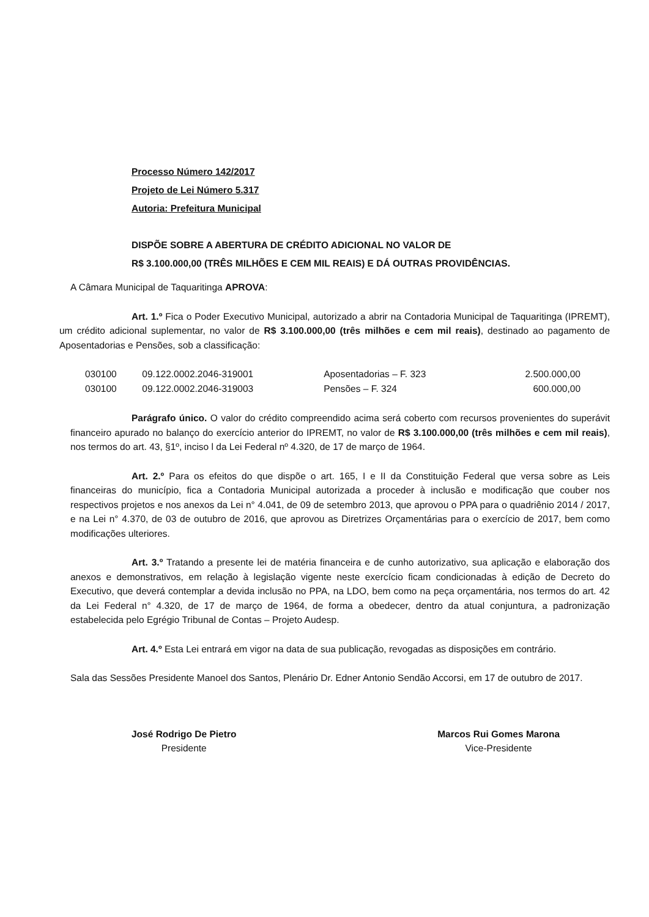Processo Número 142/2017
Projeto de Lei Número 5.317
Autoria: Prefeitura Municipal
DISPÕE SOBRE A ABERTURA DE CRÉDITO ADICIONAL NO VALOR DE
R$ 3.100.000,00 (TRÊS MILHÕES E CEM MIL REAIS) E DÁ OUTRAS PROVIDÊNCIAS.
A Câmara Municipal de Taquaritinga APROVA:
Art. 1.º Fica o Poder Executivo Municipal, autorizado a abrir na Contadoria Municipal de Taquaritinga (IPREMT), um crédito adicional suplementar, no valor de R$ 3.100.000,00 (três milhões e cem mil reais), destinado ao pagamento de Aposentadorias e Pensões, sob a classificação:
| 030100 | 09.122.0002.2046-319001 | Aposentadorias – F. 323 | 2.500.000,00 |
| 030100 | 09.122.0002.2046-319003 | Pensões – F. 324 | 600.000,00 |
Parágrafo único. O valor do crédito compreendido acima será coberto com recursos provenientes do superávit financeiro apurado no balanço do exercício anterior do IPREMT, no valor de R$ 3.100.000,00 (três milhões e cem mil reais), nos termos do art. 43, §1º, inciso l da Lei Federal nº 4.320, de 17 de março de 1964.
Art. 2.º Para os efeitos do que dispõe o art. 165, I e II da Constituição Federal que versa sobre as Leis financeiras do município, fica a Contadoria Municipal autorizada a proceder à inclusão e modificação que couber nos respectivos projetos e nos anexos da Lei n° 4.041, de 09 de setembro 2013, que aprovou o PPA para o quadriênio 2014 / 2017, e na Lei n° 4.370, de 03 de outubro de 2016, que aprovou as Diretrizes Orçamentárias para o exercício de 2017, bem como modificações ulteriores.
Art. 3.º Tratando a presente lei de matéria financeira e de cunho autorizativo, sua aplicação e elaboração dos anexos e demonstrativos, em relação à legislação vigente neste exercício ficam condicionadas à edição de Decreto do Executivo, que deverá contemplar a devida inclusão no PPA, na LDO, bem como na peça orçamentária, nos termos do art. 42 da Lei Federal n° 4.320, de 17 de março de 1964, de forma a obedecer, dentro da atual conjuntura, a padronização estabelecida pelo Egrégio Tribunal de Contas – Projeto Audesp.
Art. 4.º Esta Lei entrará em vigor na data de sua publicação, revogadas as disposições em contrário.
Sala das Sessões Presidente Manoel dos Santos, Plenário Dr. Edner Antonio Sendão Accorsi, em 17 de outubro de 2017.
José Rodrigo De Pietro
Presidente
Marcos Rui Gomes Marona
Vice-Presidente